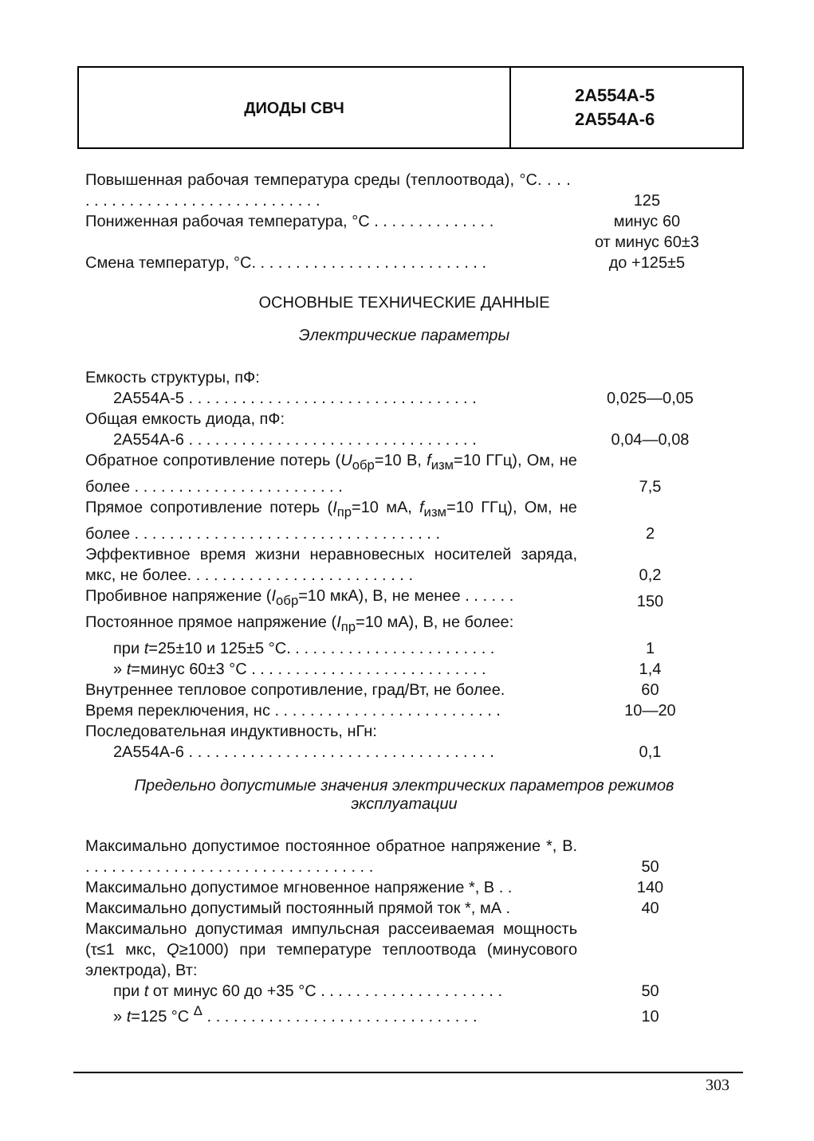ДИОДЫ СВЧ
2А554А-5
2А554А-6
| Повышенная рабочая температура среды (теплоотвода), °С. . . . . . . . . . . . . . . . . . . . . . . . . . . . . . . | 125 |
| Пониженная рабочая температура, °С . . . . . . . . . . . . . . | минус 60 |
| Смена температур, °С. . . . . . . . . . . . . . . . . . . . . . . . . . . | от минус 60±3 до +125±5 |
ОСНОВНЫЕ ТЕХНИЧЕСКИЕ ДАННЫЕ
Электрические параметры
| Емкость структуры, пФ: | |
| 2А554А-5 . . . . . . . . . . . . . . . . . . . . . . . . . . . . . . . . . | 0,025—0,05 |
| Общая емкость диода, пФ: | |
| 2А554А-6 . . . . . . . . . . . . . . . . . . . . . . . . . . . . . . . . . | 0,04—0,08 |
| Обратное сопротивление потерь ( U<sub>обр</sub>=10 В, f<sub>изм</sub>=10 ГГц), Ом, не более . . . . . . . . . . . . . . . . . . . . . . . . | 7,5 |
| Прямое сопротивление потерь ( I<sub>пр</sub>=10 мА, f<sub>изм</sub>=10 ГГц), Ом, не более . . . . . . . . . . . . . . . . . . . . . . . . . . . . . . . . . . . | 2 |
| Эффективное время жизни неравновесных носителей заряда, мкс, не более. . . . . . . . . . . . . . . . . . . . . . . . . . | 0,2 |
| Пробивное напряжение ( I<sub>обр</sub>=10 мкА), В, не менее . . . . . . | 150 |
| Постоянное прямое напряжение ( I<sub>пр</sub>=10 мА), В, не более: | |
| при t =25±10 и 125±5 °С. . . . . . . . . . . . . . . . . . . . . . . . | 1 |
| » t =минус 60±3 °С . . . . . . . . . . . . . . . . . . . . . . . . . . . | 1,4 |
| Внутреннее тепловое сопротивление, град/Вт, не более. | 60 |
| Время переключения, нс . . . . . . . . . . . . . . . . . . . . . . . . . . | 10—20 |
| Последовательная индуктивность, нГн: | |
| 2А554А-6 . . . . . . . . . . . . . . . . . . . . . . . . . . . . . . . . . . . | 0,1 |
Предельно допустимые значения электрических параметров режимов эксплуатации
| Максимально допустимое постоянное обратное напряжение *, В. . . . . . . . . . . . . . . . . . . . . . . . . . . . . . . . . . | 50 |
| Максимально допустимое мгновенное напряжение *, В . . | 140 |
| Максимально допустимый постоянный прямой ток *, мА . | 40 |
| Максимально допустимая импульсная рассеиваемая мощность (τ≤1 мкс, Q ≥1000) при температуре теплоотвода (минусового электрода), Вт: | |
| при t от минус 60 до +35 °С . . . . . . . . . . . . . . . . . . . . . | 50 |
| » t =125 °С <sup>Δ</sup> . . . . . . . . . . . . . . . . . . . . . . . . . . . . . . . | 10 |
303